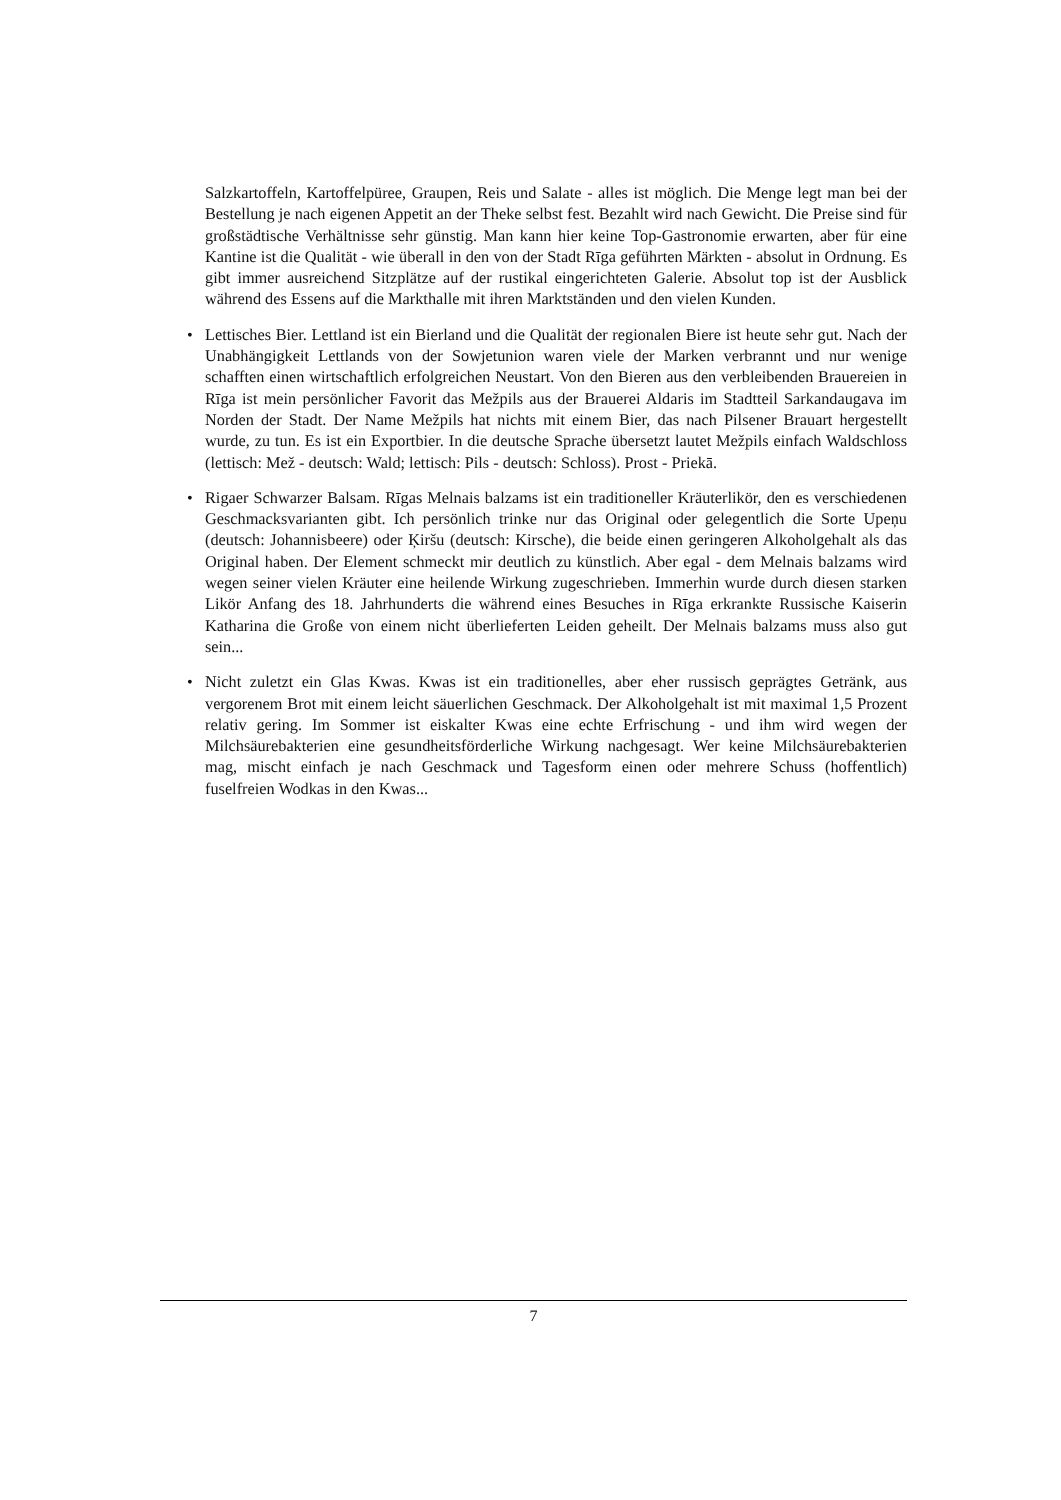Salzkartoffeln, Kartoffelpüree, Graupen, Reis und Salate - alles ist möglich. Die Menge legt man bei der Bestellung je nach eigenen Appetit an der Theke selbst fest. Bezahlt wird nach Gewicht. Die Preise sind für großstädtische Verhältnisse sehr günstig. Man kann hier keine Top-Gastronomie erwarten, aber für eine Kantine ist die Qualität - wie überall in den von der Stadt Rīga geführten Märkten - absolut in Ordnung. Es gibt immer ausreichend Sitzplätze auf der rustikal eingerichteten Galerie. Absolut top ist der Ausblick während des Essens auf die Markthalle mit ihren Marktständen und den vielen Kunden.
• Lettisches Bier. Lettland ist ein Bierland und die Qualität der regionalen Biere ist heute sehr gut. Nach der Unabhängigkeit Lettlands von der Sowjetunion waren viele der Marken verbrannt und nur wenige schafften einen wirtschaftlich erfolgreichen Neustart. Von den Bieren aus den verbleibenden Brauereien in Rīga ist mein persönlicher Favorit das Mežpils aus der Brauerei Aldaris im Stadtteil Sarkandaugava im Norden der Stadt. Der Name Mežpils hat nichts mit einem Bier, das nach Pilsener Brauart hergestellt wurde, zu tun. Es ist ein Exportbier. In die deutsche Sprache übersetzt lautet Mežpils einfach Waldschloss (lettisch: Mež - deutsch: Wald; lettisch: Pils - deutsch: Schloss). Prost - Priekā.
• Rigaer Schwarzer Balsam. Rīgas Melnais balzams ist ein traditioneller Kräuterlikör, den es verschiedenen Geschmacksvarianten gibt. Ich persönlich trinke nur das Original oder gelegentlich die Sorte Upeņu (deutsch: Johannisbeere) oder Ķiršu (deutsch: Kirsche), die beide einen geringeren Alkoholgehalt als das Original haben. Der Element schmeckt mir deutlich zu künstlich. Aber egal - dem Melnais balzams wird wegen seiner vielen Kräuter eine heilende Wirkung zugeschrieben. Immerhin wurde durch diesen starken Likör Anfang des 18. Jahrhunderts die während eines Besuches in Rīga erkrankte Russische Kaiserin Katharina die Große von einem nicht überlieferten Leiden geheilt. Der Melnais balzams muss also gut sein...
• Nicht zuletzt ein Glas Kwas. Kwas ist ein traditionelles, aber eher russisch geprägtes Getränk, aus vergorenem Brot mit einem leicht säuerlichen Geschmack. Der Alkoholgehalt ist mit maximal 1,5 Prozent relativ gering. Im Sommer ist eiskalter Kwas eine echte Erfrischung - und ihm wird wegen der Milchsäurebakterien eine gesundheitsförderliche Wirkung nachgesagt. Wer keine Milchsäurebakterien mag, mischt einfach je nach Geschmack und Tagesform einen oder mehrere Schuss (hoffentlich) fuselfreien Wodkas in den Kwas...
7